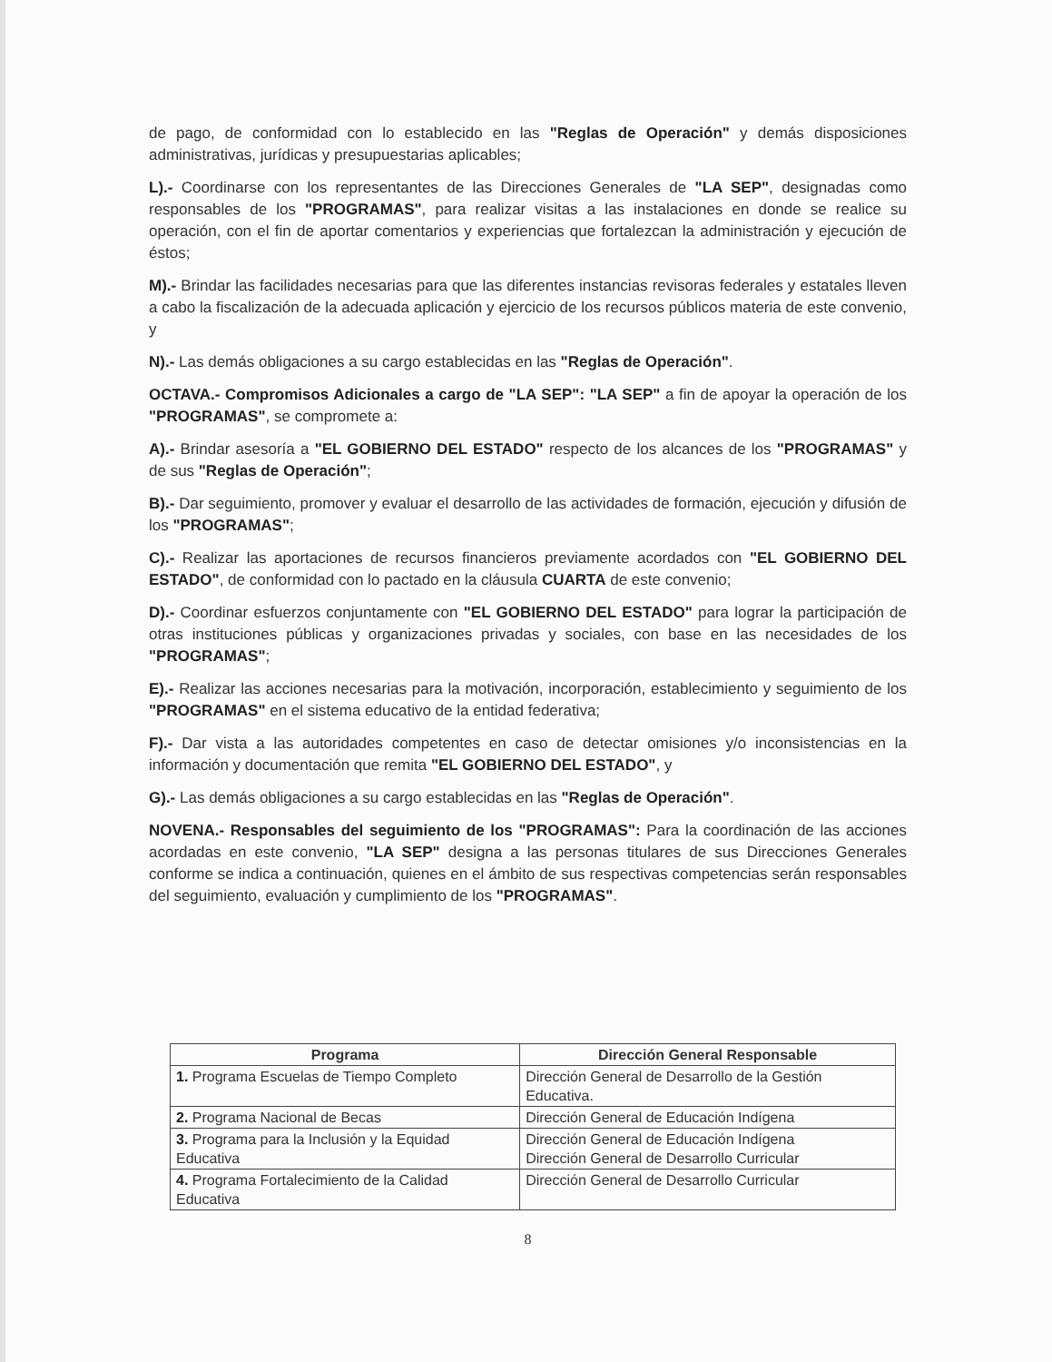de pago, de conformidad con lo establecido en las "Reglas de Operación" y demás disposiciones administrativas, jurídicas y presupuestarias aplicables;
L).- Coordinarse con los representantes de las Direcciones Generales de "LA SEP", designadas como responsables de los "PROGRAMAS", para realizar visitas a las instalaciones en donde se realice su operación, con el fin de aportar comentarios y experiencias que fortalezcan la administración y ejecución de éstos;
M).- Brindar las facilidades necesarias para que las diferentes instancias revisoras federales y estatales lleven a cabo la fiscalización de la adecuada aplicación y ejercicio de los recursos públicos materia de este convenio, y
N).- Las demás obligaciones a su cargo establecidas en las "Reglas de Operación".
OCTAVA.- Compromisos Adicionales a cargo de "LA SEP": "LA SEP" a fin de apoyar la operación de los "PROGRAMAS", se compromete a:
A).- Brindar asesoría a "EL GOBIERNO DEL ESTADO" respecto de los alcances de los "PROGRAMAS" y de sus "Reglas de Operación";
B).- Dar seguimiento, promover y evaluar el desarrollo de las actividades de formación, ejecución y difusión de los "PROGRAMAS";
C).- Realizar las aportaciones de recursos financieros previamente acordados con "EL GOBIERNO DEL ESTADO", de conformidad con lo pactado en la cláusula CUARTA de este convenio;
D).- Coordinar esfuerzos conjuntamente con "EL GOBIERNO DEL ESTADO" para lograr la participación de otras instituciones públicas y organizaciones privadas y sociales, con base en las necesidades de los "PROGRAMAS";
E).- Realizar las acciones necesarias para la motivación, incorporación, establecimiento y seguimiento de los "PROGRAMAS" en el sistema educativo de la entidad federativa;
F).- Dar vista a las autoridades competentes en caso de detectar omisiones y/o inconsistencias en la información y documentación que remita "EL GOBIERNO DEL ESTADO", y
G).- Las demás obligaciones a su cargo establecidas en las "Reglas de Operación".
NOVENA.- Responsables del seguimiento de los "PROGRAMAS": Para la coordinación de las acciones acordadas en este convenio, "LA SEP" designa a las personas titulares de sus Direcciones Generales conforme se indica a continuación, quienes en el ámbito de sus respectivas competencias serán responsables del seguimiento, evaluación y cumplimiento de los "PROGRAMAS".
| Programa | Dirección General Responsable |
| --- | --- |
| 1. Programa Escuelas de Tiempo Completo | Dirección General de Desarrollo de la Gestión Educativa. |
| 2. Programa Nacional de Becas | Dirección General de Educación Indígena |
| 3. Programa para la Inclusión y la Equidad Educativa | Dirección General de Educación Indígena Dirección General de Desarrollo Curricular |
| 4. Programa Fortalecimiento de la Calidad Educativa | Dirección General de Desarrollo Curricular |
8